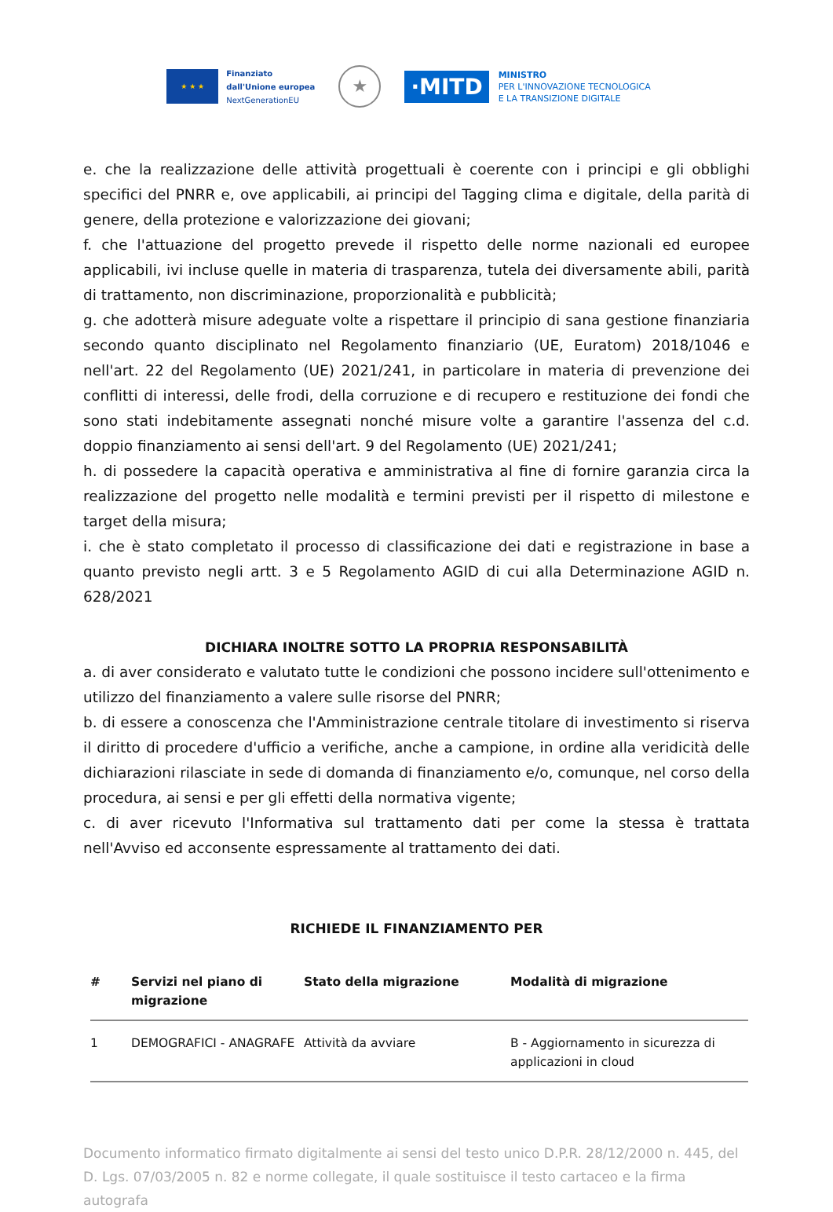★ ★ ★
Finanziato
dall'Unione europea
NextGenerationEU
★
·MITD
MINISTRO
PER L'INNOVAZIONE TECNOLOGICA
E LA TRANSIZIONE DIGITALE
e. che la realizzazione delle attività progettuali è coerente con i principi e gli obblighi specifici del PNRR e, ove applicabili, ai principi del Tagging clima e digitale, della parità di genere, della protezione e valorizzazione dei giovani;
f. che l'attuazione del progetto prevede il rispetto delle norme nazionali ed europee applicabili, ivi incluse quelle in materia di trasparenza, tutela dei diversamente abili, parità di trattamento, non discriminazione, proporzionalità e pubblicità;
g. che adotterà misure adeguate volte a rispettare il principio di sana gestione finanziaria secondo quanto disciplinato nel Regolamento finanziario (UE, Euratom) 2018/1046 e nell'art. 22 del Regolamento (UE) 2021/241, in particolare in materia di prevenzione dei conflitti di interessi, delle frodi, della corruzione e di recupero e restituzione dei fondi che sono stati indebitamente assegnati nonché misure volte a garantire l'assenza del c.d. doppio finanziamento ai sensi dell'art. 9 del Regolamento (UE) 2021/241;
h. di possedere la capacità operativa e amministrativa al fine di fornire garanzia circa la realizzazione del progetto nelle modalità e termini previsti per il rispetto di milestone e target della misura;
i. che è stato completato il processo di classificazione dei dati e registrazione in base a quanto previsto negli artt. 3 e 5 Regolamento AGID di cui alla Determinazione AGID n. 628/2021
DICHIARA INOLTRE SOTTO LA PROPRIA RESPONSABILITÀ
a. di aver considerato e valutato tutte le condizioni che possono incidere sull'ottenimento e utilizzo del finanziamento a valere sulle risorse del PNRR;
b. di essere a conoscenza che l'Amministrazione centrale titolare di investimento si riserva il diritto di procedere d'ufficio a verifiche, anche a campione, in ordine alla veridicità delle dichiarazioni rilasciate in sede di domanda di finanziamento e/o, comunque, nel corso della procedura, ai sensi e per gli effetti della normativa vigente;
c. di aver ricevuto l'Informativa sul trattamento dati per come la stessa è trattata nell'Avviso ed acconsente espressamente al trattamento dei dati.
RICHIEDE IL FINANZIAMENTO PER
| # | Servizi nel piano di migrazione | Stato della migrazione | Modalità di migrazione |
| --- | --- | --- | --- |
| 1 | DEMOGRAFICI - ANAGRAFE | Attività da avviare | B - Aggiornamento in sicurezza di applicazioni in cloud |
Documento informatico firmato digitalmente ai sensi del testo unico D.P.R. 28/12/2000 n. 445, del D. Lgs. 07/03/2005 n. 82 e norme collegate, il quale sostituisce il testo cartaceo e la firma autografa